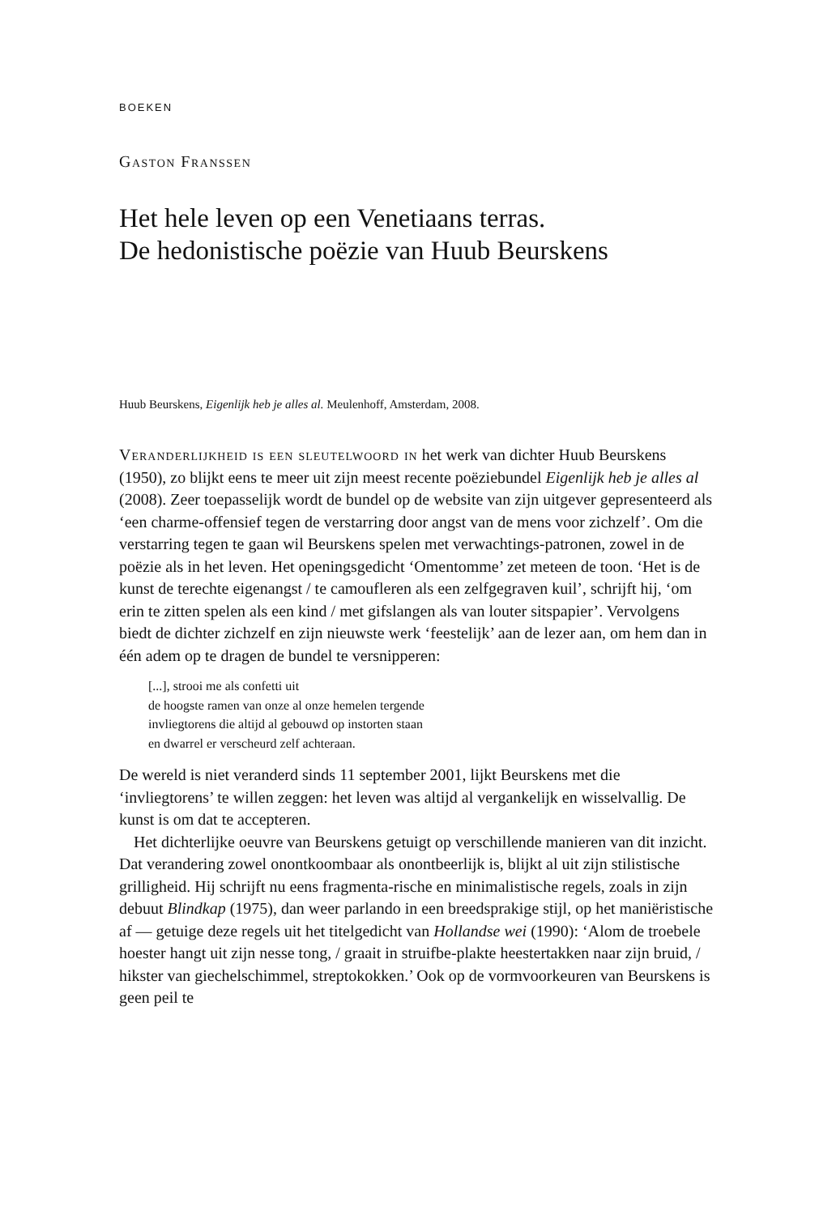BOEKEN
Gaston Franssen
Het hele leven op een Venetiaans terras.
De hedonistische poëzie van Huub Beurskens
Huub Beurskens, Eigenlijk heb je alles al. Meulenhoff, Amsterdam, 2008.
Veranderlijkheid is een sleutelwoord in het werk van dichter Huub Beurskens (1950), zo blijkt eens te meer uit zijn meest recente poëziebundel Eigenlijk heb je alles al (2008). Zeer toepasselijk wordt de bundel op de website van zijn uitgever gepresenteerd als ‘een charme-offensief tegen de verstarring door angst van de mens voor zichzelf’. Om die verstarring tegen te gaan wil Beurskens spelen met verwachtings-patronen, zowel in de poëzie als in het leven. Het openingsgedicht ‘Omentomme’ zet meteen de toon. ‘Het is de kunst de terechte eigenangst / te camoufleren als een zelfgegraven kuil’, schrijft hij, ‘om erin te zitten spelen als een kind / met gifslangen als van louter sitspapier’. Vervolgens biedt de dichter zichzelf en zijn nieuwste werk ‘feestelijk’ aan de lezer aan, om hem dan in één adem op te dragen de bundel te versnipperen:
[...], strooi me als confetti uit
de hoogste ramen van onze al onze hemelen tergende
invliegtorens die altijd al gebouwd op instorten staan
en dwarrel er verscheurd zelf achteraan.
De wereld is niet veranderd sinds 11 september 2001, lijkt Beurskens met die ‘invliegtorens’ te willen zeggen: het leven was altijd al vergankelijk en wisselvallig. De kunst is om dat te accepteren.
Het dichterlijke oeuvre van Beurskens getuigt op verschillende manieren van dit inzicht. Dat verandering zowel onontkoombaar als onontbeerlijk is, blijkt al uit zijn stilistische grilligheid. Hij schrijft nu eens fragmenta-rische en minimalistische regels, zoals in zijn debuut Blindkap (1975), dan weer parlando in een breedsprakige stijl, op het maniëristische af — getuige deze regels uit het titelgedicht van Hollandse wei (1990): ‘Alom de troebele hoester hangt uit zijn nesse tong, / graait in struifbe-plakte heestertakken naar zijn bruid, / hikster van giechelschimmel, streptokokken.’ Ook op de vormvoorkeuren van Beurskens is geen peil te